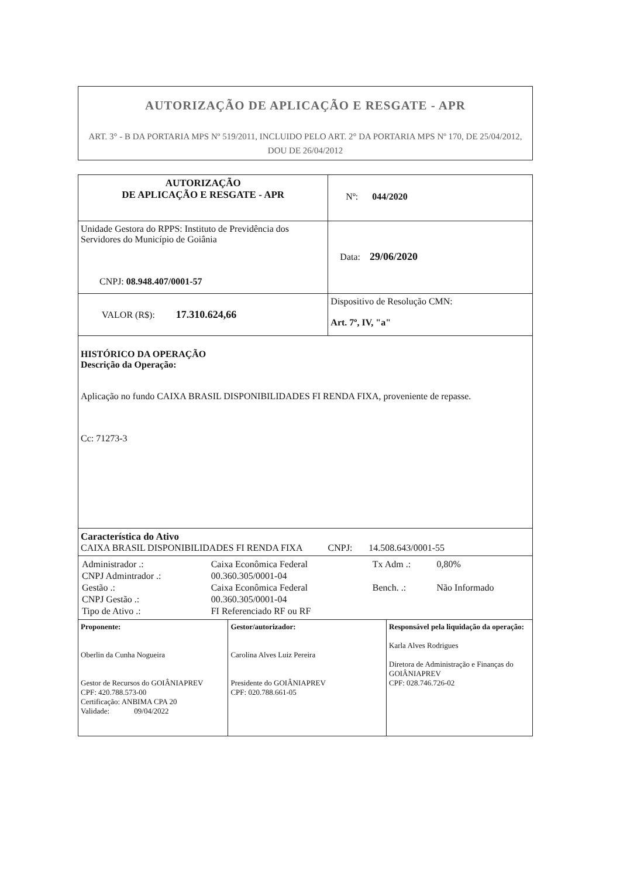AUTORIZAÇÃO DE APLICAÇÃO E RESGATE - APR
ART. 3° - B DA PORTARIA MPS Nº 519/2011, INCLUIDO PELO ART. 2° DA PORTARIA MPS Nº 170, DE 25/04/2012, DOU DE 26/04/2012
| AUTORIZAÇÃO DE APLICAÇÃO E RESGATE - APR | | Nº: 044/2020 | |
| Unidade Gestora do RPPS: Instituto de Previdência dos Servidores do Município de Goiânia CNPJ: 08.948.407/0001-57 | | Data: 29/06/2020 | |
| VALOR (R$): 17.310.624,66 | | Dispositivo de Resolução CMN: Art. 7º, IV, "a" | |
| HISTÓRICO DA OPERAÇÃO Descrição da Operação: Aplicação no fundo CAIXA BRASIL DISPONIBILIDADES FI RENDA FIXA, proveniente de repasse. Cc: 71273-3 | | | |
| Característica do Ativo CAIXA BRASIL DISPONIBILIDADES FI RENDA FIXA CNPJ: 14.508.643/0001-55 | | | |
| / Administrador .: / Caixa Econômica Federal / Tx Adm .: / 0,80% / / CNPJ Admintrador .: / 00.360.305/0001-04 / / / / Gestão .: / Caixa Econômica Federal / Bench. .: / Não Informado / / CNPJ Gestão .: / 00.360.305/0001-04 / / / / Tipo de Ativo .: / FI Referenciado RF ou RF / / / | | | |
| Proponente: Oberlin da Cunha Nogueira Gestor de Recursos do GOIÂNIAPREV CPF: 420.788.573-00 Certificação: ANBIMA CPA 20 Validade: 09/04/2022 | Gestor/autorizador: Carolina Alves Luiz Pereira Presidente do GOIÂNIAPREV CPF: 020.788.661-05 | | Responsável pela liquidação da operação: Karla Alves Rodrigues Diretora de Administração e Finanças do GOIÂNIAPREV CPF: 028.746.726-02 |